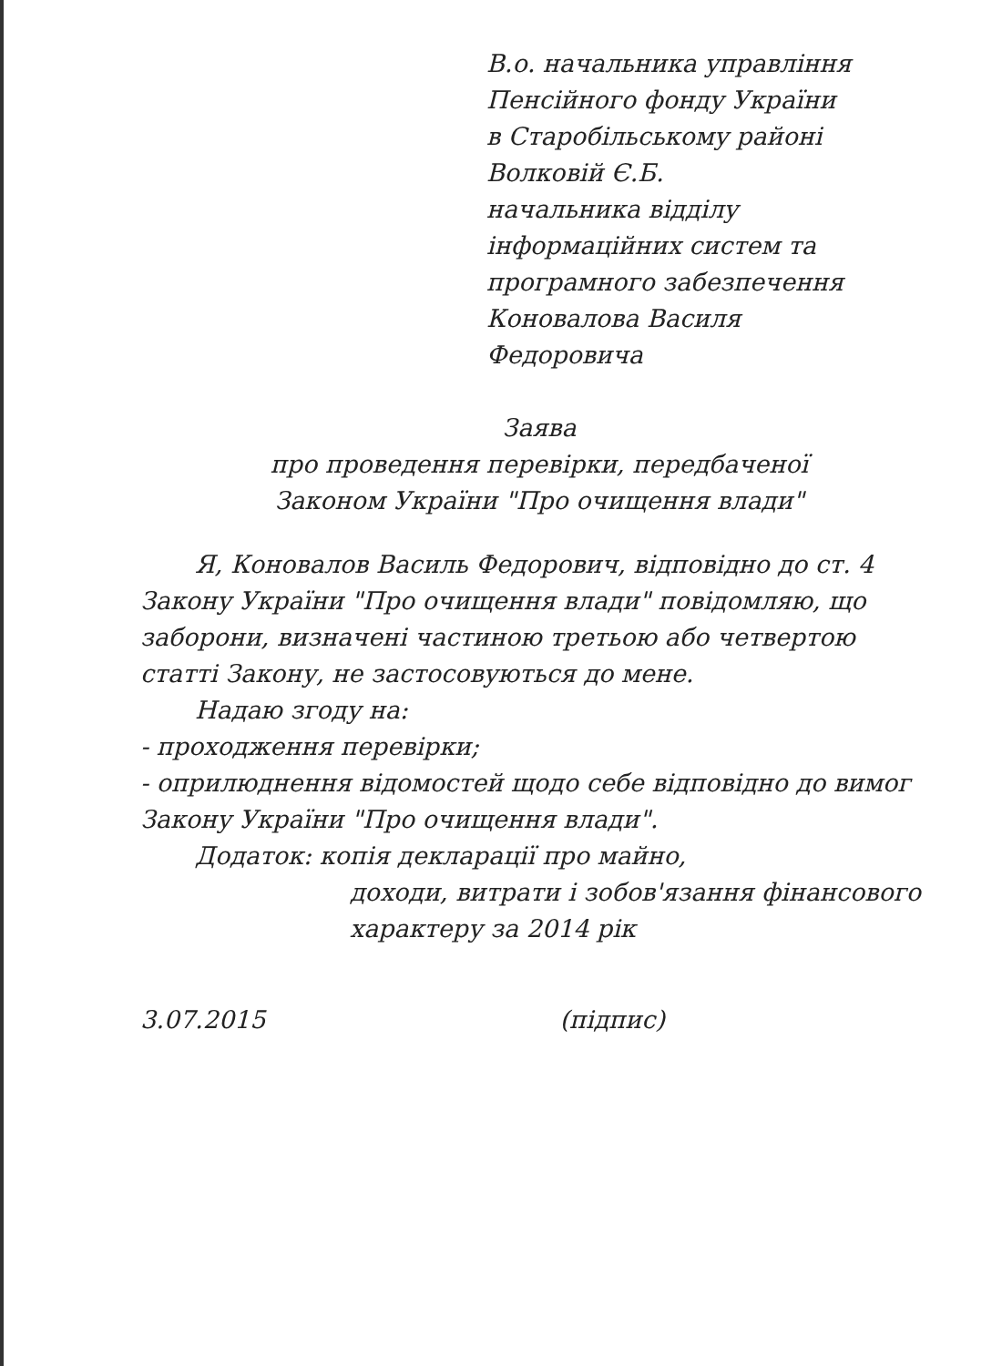В.о. начальника управління
Пенсійного фонду України
в Старобільському районі
Волковій Є.Б.
начальника відділу
інформаційних систем та
програмного забезпечення
Коновалова Василя
Федоровича
Заява
про проведення перевірки, передбаченої
Законом України "Про очищення влади"
Я, Коновалов Василь Федорович, відповідно до ст. 4 Закону України "Про очищення влади" повідомляю, що заборони, визначені частиною третьою або четвертою статті Закону, не застосовуються до мене.
Надаю згоду на:
- проходження перевірки;
- оприлюднення відомостей щодо себе відповідно до вимог Закону України "Про очищення влади".
Додаток: копія декларації про майно,
доходи, витрати і зобов'язання фінансового характеру за 2014 рік
3.07.2015 (підпис)